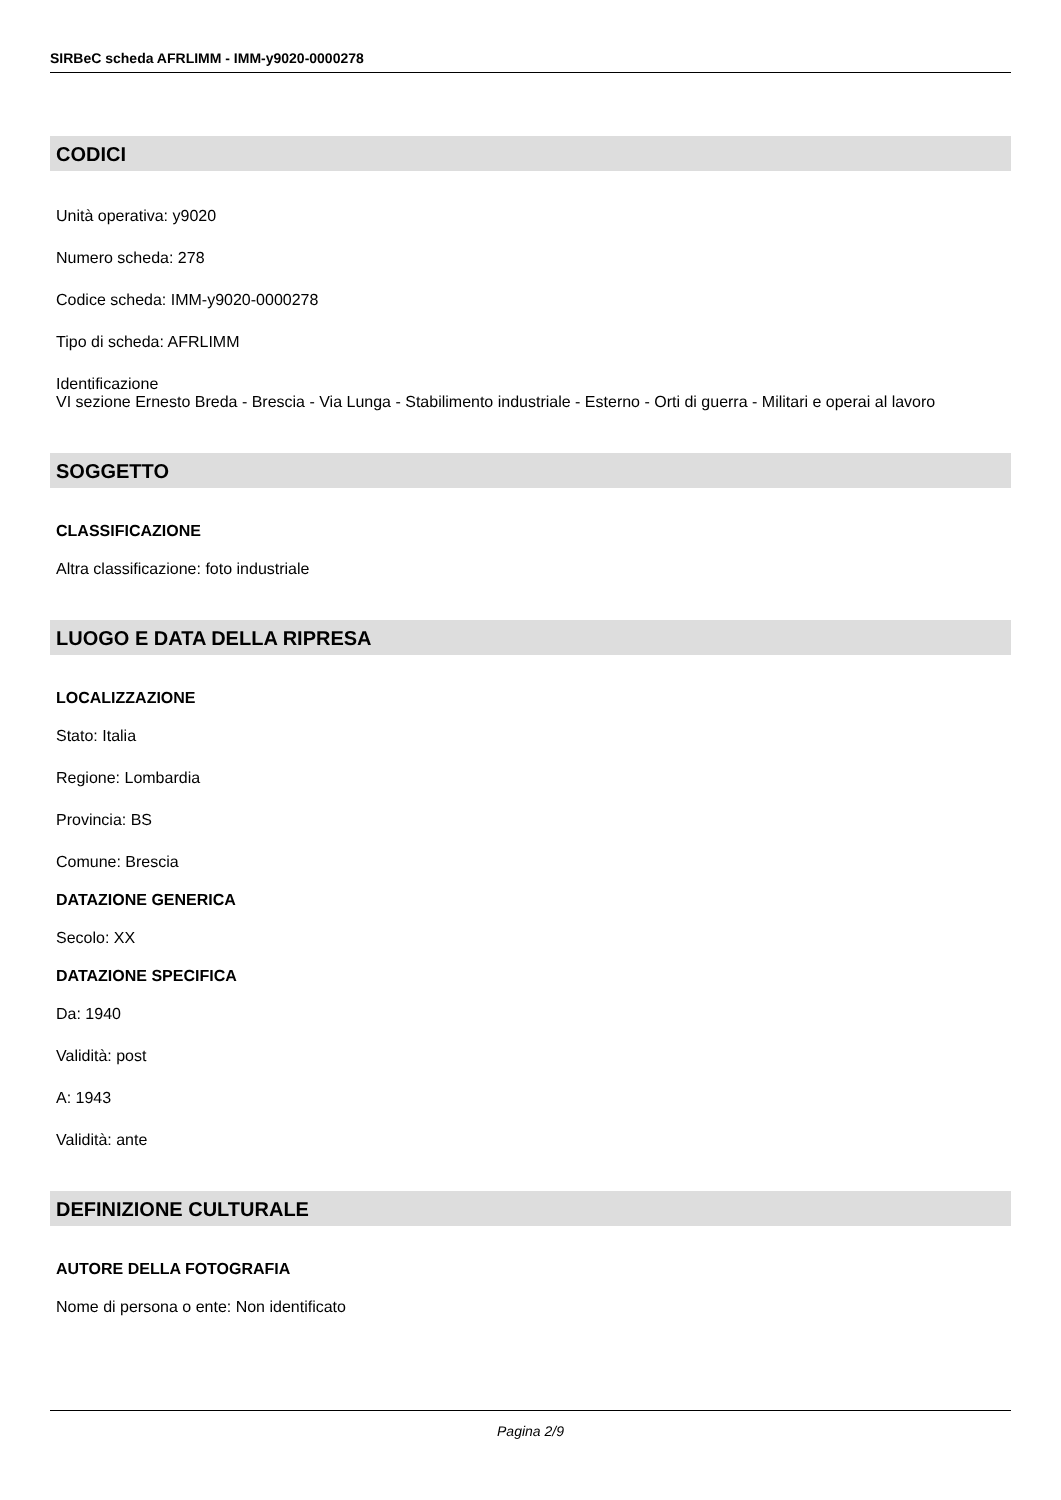SIRBeC scheda AFRLIMM - IMM-y9020-0000278
CODICI
Unità operativa: y9020
Numero scheda: 278
Codice scheda: IMM-y9020-0000278
Tipo di scheda: AFRLIMM
Identificazione
VI sezione Ernesto Breda - Brescia - Via Lunga - Stabilimento industriale - Esterno - Orti di guerra - Militari e operai al lavoro
SOGGETTO
CLASSIFICAZIONE
Altra classificazione: foto industriale
LUOGO E DATA DELLA RIPRESA
LOCALIZZAZIONE
Stato: Italia
Regione: Lombardia
Provincia: BS
Comune: Brescia
DATAZIONE GENERICA
Secolo: XX
DATAZIONE SPECIFICA
Da: 1940
Validità: post
A: 1943
Validità: ante
DEFINIZIONE CULTURALE
AUTORE DELLA FOTOGRAFIA
Nome di persona o ente: Non identificato
Pagina 2/9